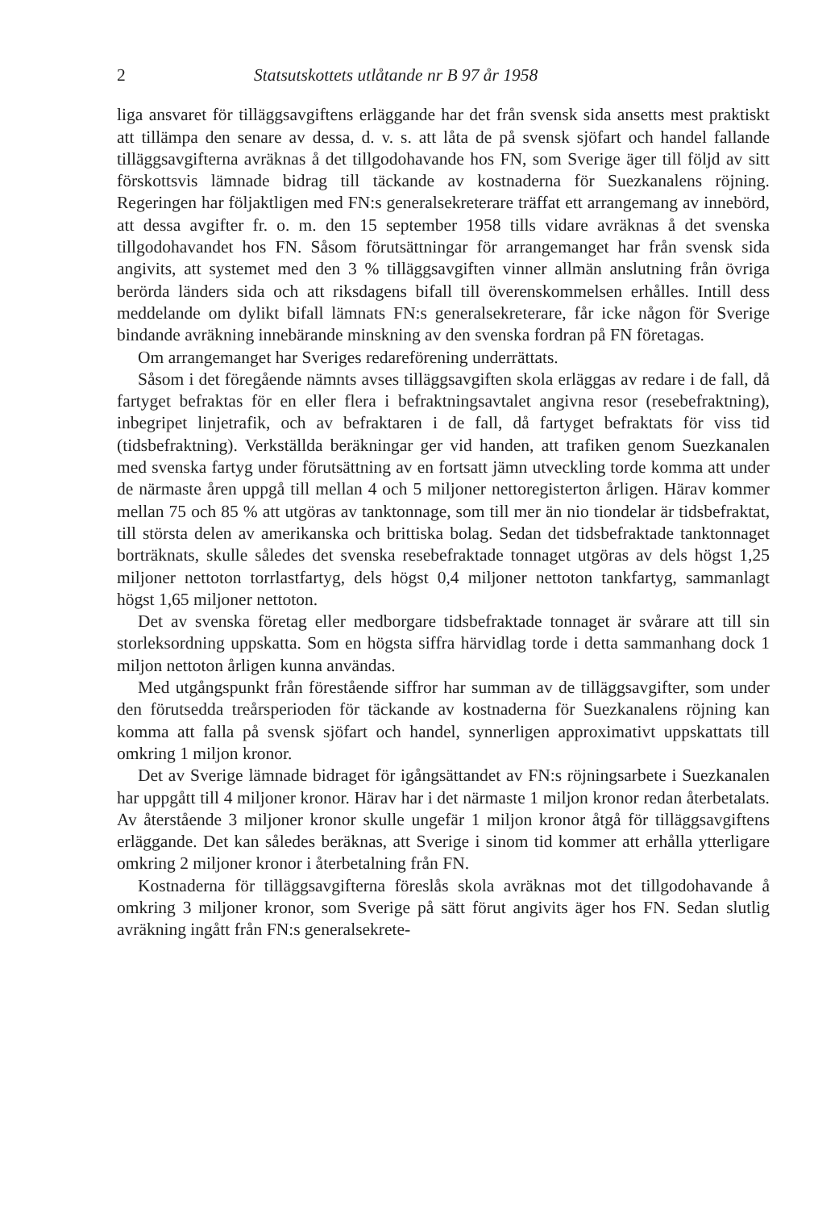2 Statsutskottets utlåtande nr B 97 år 1958
liga ansvaret för tilläggsavgiftens erläggande har det från svensk sida ansetts mest praktiskt att tillämpa den senare av dessa, d. v. s. att låta de på svensk sjöfart och handel fallande tilläggsavgifterna avräknas å det tillgodohavande hos FN, som Sverige äger till följd av sitt förskottsvis lämnade bidrag till täckande av kostnaderna för Suezkanalens röjning. Regeringen har följaktligen med FN:s generalsekreterare träffat ett arrangemang av innebörd, att dessa avgifter fr. o. m. den 15 september 1958 tills vidare avräknas å det svenska tillgodohavandet hos FN. Såsom förutsättningar för arrangemanget har från svensk sida angivits, att systemet med den 3 % tilläggsavgiften vinner allmän anslutning från övriga berörda länders sida och att riksdagens bifall till överenskommelsen erhålles. Intill dess meddelande om dylikt bifall lämnats FN:s generalsekreterare, får icke någon för Sverige bindande avräkning innebärande minskning av den svenska fordran på FN företagas.
Om arrangemanget har Sveriges redareförening underrättats.
Såsom i det föregående nämnts avses tilläggsavgiften skola erläggas av redare i de fall, då fartyget befraktas för en eller flera i befraktningsavtalet angivna resor (resebefraktning), inbegripet linjetrafik, och av befraktaren i de fall, då fartyget befraktats för viss tid (tidsbefraktning). Verkställda beräkningar ger vid handen, att trafiken genom Suezkanalen med svenska fartyg under förutsättning av en fortsatt jämn utveckling torde komma att under de närmaste åren uppgå till mellan 4 och 5 miljoner nettoregisterton årligen. Härav kommer mellan 75 och 85 % att utgöras av tanktonnage, som till mer än nio tiondelar är tidsbefraktat, till största delen av amerikanska och brittiska bolag. Sedan det tidsbefraktade tanktonnaget borträknats, skulle således det svenska resebefraktade tonnaget utgöras av dels högst 1,25 miljoner nettoton torrlastfartyg, dels högst 0,4 miljoner nettoton tankfartyg, sammanlagt högst 1,65 miljoner nettoton.
Det av svenska företag eller medborgare tidsbefraktade tonnaget är svårare att till sin storleksordning uppskatta. Som en högsta siffra härvidlag torde i detta sammanhang dock 1 miljon nettoton årligen kunna användas.
Med utgångspunkt från förestående siffror har summan av de tilläggsavgifter, som under den förutsedda treårsperioden för täckande av kostnaderna för Suezkanalens röjning kan komma att falla på svensk sjöfart och handel, synnerligen approximativt uppskattats till omkring 1 miljon kronor.
Det av Sverige lämnade bidraget för igångsättandet av FN:s röjningsarbete i Suezkanalen har uppgått till 4 miljoner kronor. Härav har i det närmaste 1 miljon kronor redan återbetalats. Av återstående 3 miljoner kronor skulle ungefär 1 miljon kronor åtgå för tilläggsavgiftens erläggande. Det kan således beräknas, att Sverige i sinom tid kommer att erhålla ytterligare omkring 2 miljoner kronor i återbetalning från FN.
Kostnaderna för tilläggsavgifterna föreslås skola avräknas mot det tillgodohavande å omkring 3 miljoner kronor, som Sverige på sätt förut angivits äger hos FN. Sedan slutlig avräkning ingått från FN:s generalsekrete-